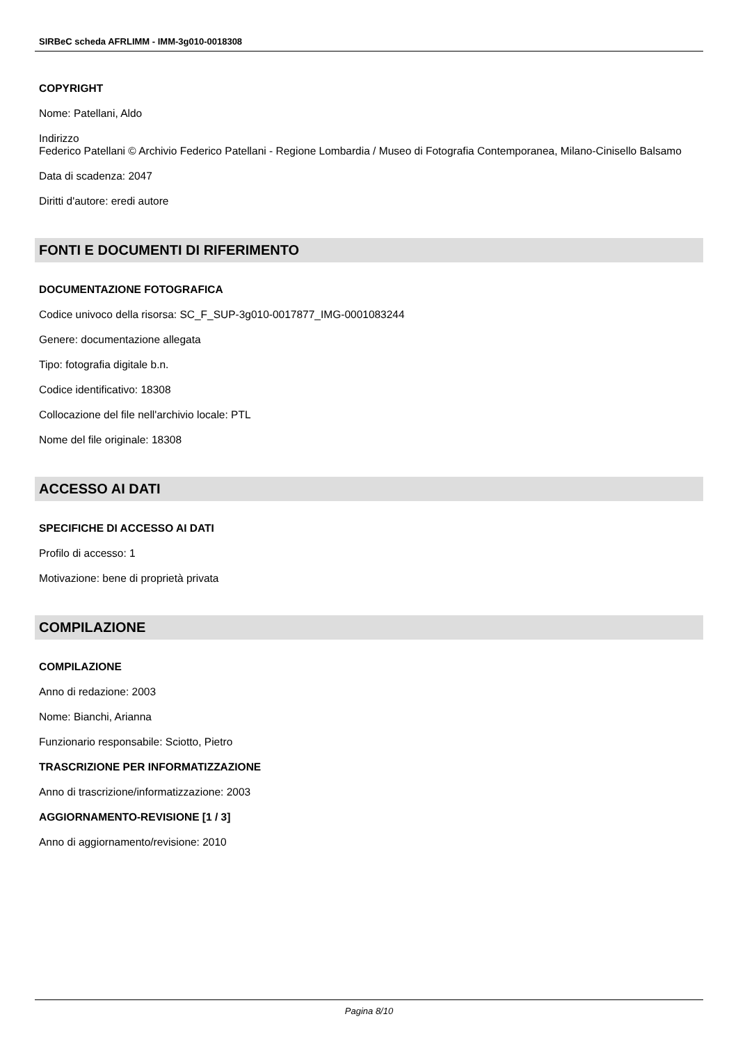SIRBeC scheda AFRLIMM - IMM-3g010-0018308
COPYRIGHT
Nome: Patellani, Aldo
Indirizzo
Federico Patellani © Archivio Federico Patellani - Regione Lombardia / Museo di Fotografia Contemporanea, Milano-Cinisello Balsamo
Data di scadenza: 2047
Diritti d'autore: eredi autore
FONTI E DOCUMENTI DI RIFERIMENTO
DOCUMENTAZIONE FOTOGRAFICA
Codice univoco della risorsa: SC_F_SUP-3g010-0017877_IMG-0001083244
Genere: documentazione allegata
Tipo: fotografia digitale b.n.
Codice identificativo: 18308
Collocazione del file nell'archivio locale: PTL
Nome del file originale: 18308
ACCESSO AI DATI
SPECIFICHE DI ACCESSO AI DATI
Profilo di accesso: 1
Motivazione: bene di proprietà privata
COMPILAZIONE
COMPILAZIONE
Anno di redazione: 2003
Nome: Bianchi, Arianna
Funzionario responsabile: Sciotto, Pietro
TRASCRIZIONE PER INFORMATIZZAZIONE
Anno di trascrizione/informatizzazione: 2003
AGGIORNAMENTO-REVISIONE [1 / 3]
Anno di aggiornamento/revisione: 2010
Pagina 8/10